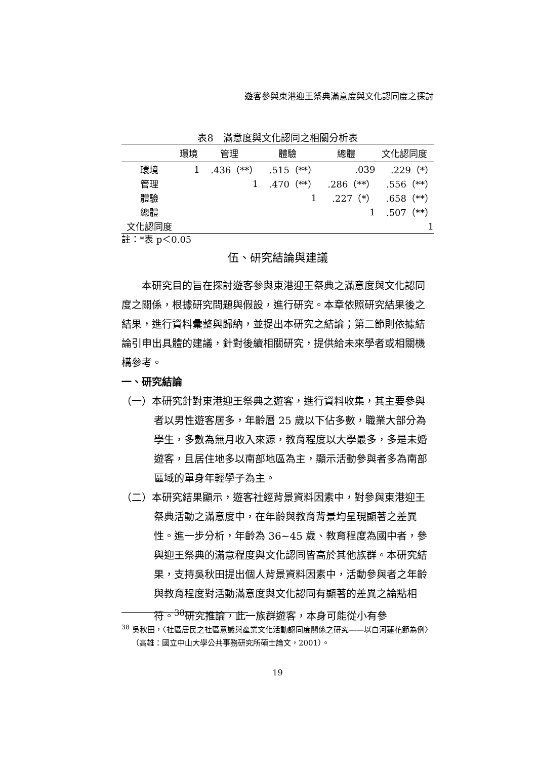遊客參與東港迎王祭典滿意度與文化認同度之探討
表8　滿意度與文化認同之相關分析表
| | 環境 | 管理 | 體驗 | 總體 | 文化認同度 |
| --- | --- | --- | --- | --- | --- |
| 環境 | 1 | .436（**） | .515（**） | .039 | .229（*） |
| 管理 | | 1 | .470（**） | .286（**） | .556（**） |
| 體驗 | | | 1 | .227（*） | .658（**） |
| 總體 | | | | 1 | .507（**） |
| 文化認同度 | | | | | 1 |
註：*表 p＜0.05
伍、研究結論與建議
本研究目的旨在探討遊客參與東港迎王祭典之滿意度與文化認同度之關係，根據研究問題與假設，進行研究。本章依照研究結果後之結果，進行資料彙整與歸納，並提出本研究之結論；第二節則依據結論引申出具體的建議，針對後續相關研究，提供給未來學者或相關機構參考。
一、研究結論
（一）本研究針對東港迎王祭典之遊客，進行資料收集，其主要參與者以男性遊客居多，年齡層 25 歲以下佔多數，職業大部分為學生，多數為無月收入來源，教育程度以大學最多，多是未婚遊客，且居住地多以南部地區為主，顯示活動參與者多為南部區域的單身年輕學子為主。
（二）本研究結果顯示，遊客社經背景資料因素中，對參與東港迎王祭典活動之滿意度中，在年齡與教育背景均呈現顯著之差異性。進一步分析，年齡為 36~45 歲、教育程度為國中者，參與迎王祭典的滿意程度與文化認同皆高於其他族群。本研究結果，支持吳秋田提出個人背景資料因素中，活動參與者之年齡與教育程度對活動滿意度與文化認同有顯著的差異之論點相符。<sup>38</sup>研究推論，此一族群遊客，本身可能從小有參
<sup>38</sup> 吳秋田，〈社區居民之社區意識與產業文化活動認同度關係之研究——以白河蓮花節為例〉（高雄：國立中山大學公共事務研究所碩士論文，2001）。
19